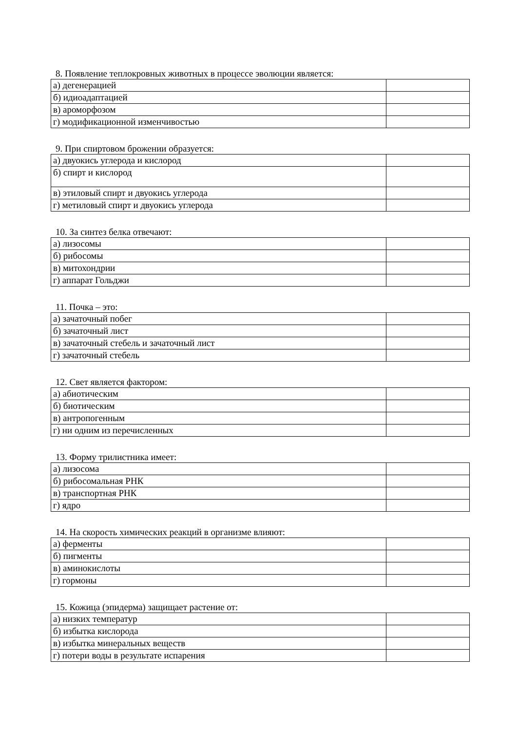8. Появление теплокровных животных в процессе эволюции является:
| а) дегенерацией | |
| б) идиоадаптацией | |
| в) ароморфозом | |
| г) модификационной изменчивостью | |
9. При спиртовом брожении образуется:
| а) двуокись углерода и кислород | |
| б) спирт и кислород | |
| в) этиловый спирт и двуокись углерода | |
| г) метиловый спирт и двуокись углерода | |
10. За синтез белка отвечают:
| а) лизосомы | |
| б) рибосомы | |
| в) митохондрии | |
| г) аппарат Гольджи | |
11. Почка – это:
| а) зачаточный побег | |
| б) зачаточный лист | |
| в) зачаточный стебель и зачаточный лист | |
| г) зачаточный стебель | |
12. Свет является фактором:
| а) абиотическим | |
| б) биотическим | |
| в) антропогенным | |
| г) ни одним из перечисленных | |
13. Форму трилистника имеет:
| а) лизосома | |
| б) рибосомальная РНК | |
| в) транспортная РНК | |
| г) ядро | |
14. На скорость химических реакций в организме влияют:
| а) ферменты | |
| б) пигменты | |
| в) аминокислоты | |
| г) гормоны | |
15. Кожица (эпидерма) защищает растение от:
| а) низких температур | |
| б) избытка кислорода | |
| в) избытка минеральных веществ | |
| г) потери воды в результате испарения | |